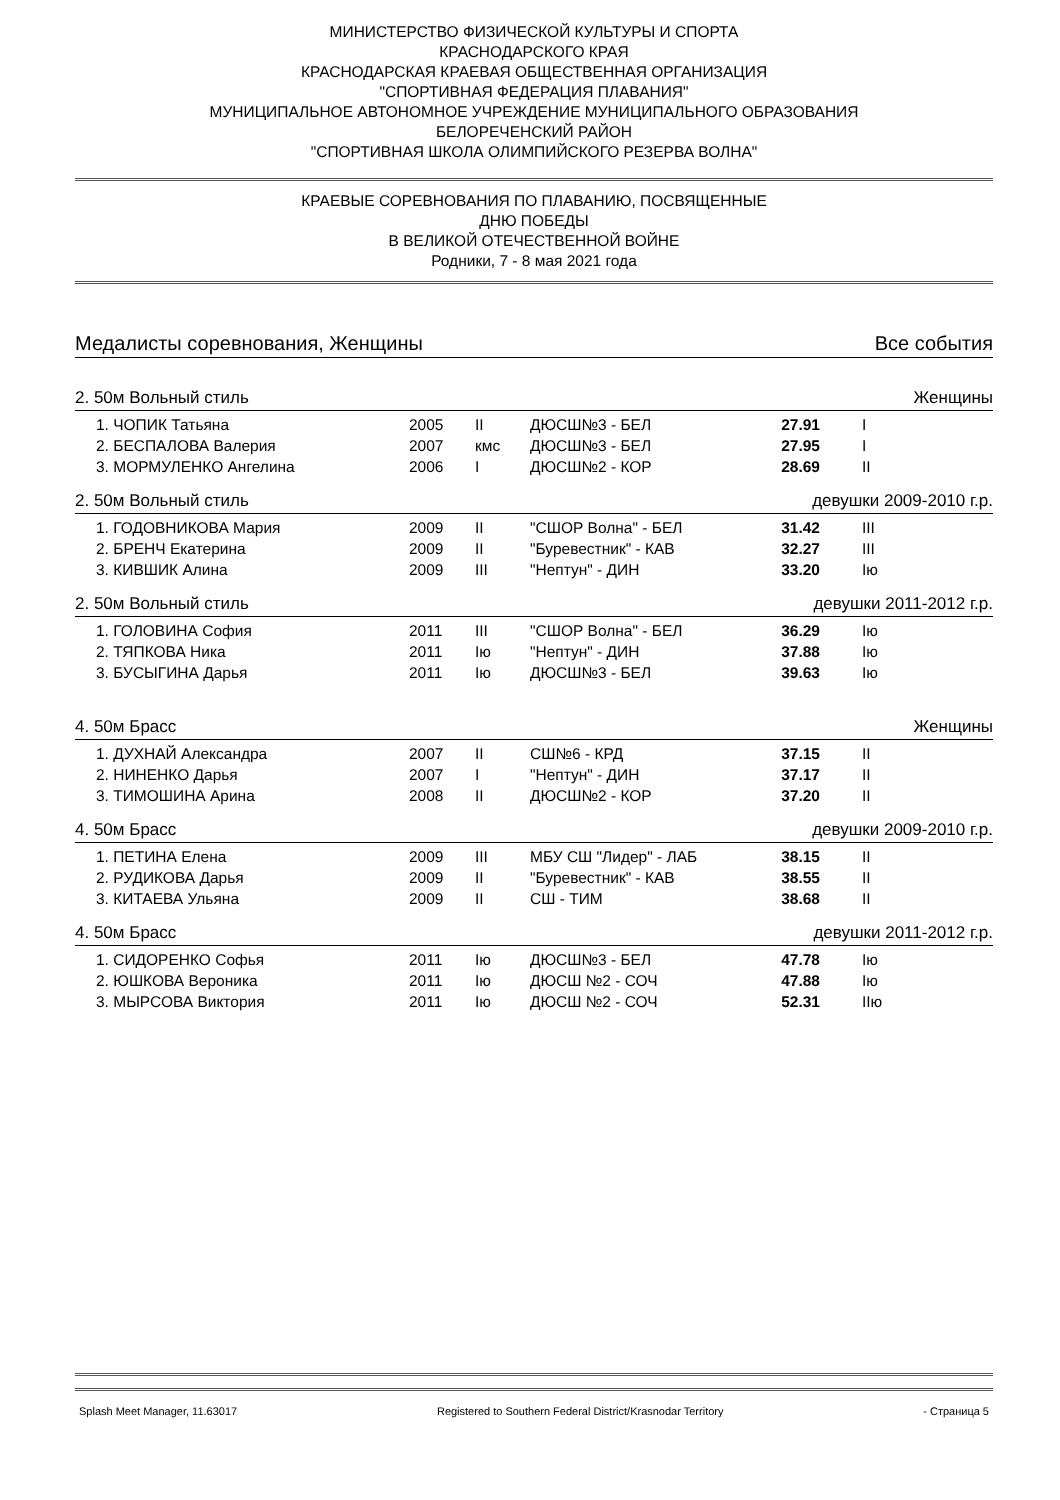МИНИСТЕРСТВО ФИЗИЧЕСКОЙ КУЛЬТУРЫ И СПОРТА
КРАСНОДАРСКОГО КРАЯ
КРАСНОДАРСКАЯ КРАЕВАЯ ОБЩЕСТВЕННАЯ ОРГАНИЗАЦИЯ
"СПОРТИВНАЯ ФЕДЕРАЦИЯ ПЛАВАНИЯ"
МУНИЦИПАЛЬНОЕ АВТОНОМНОЕ УЧРЕЖДЕНИЕ МУНИЦИПАЛЬНОГО ОБРАЗОВАНИЯ
БЕЛОРЕЧЕНСКИЙ РАЙОН
"СПОРТИВНАЯ ШКОЛА ОЛИМПИЙСКОГО РЕЗЕРВА ВОЛНА"
КРАЕВЫЕ СОРЕВНОВАНИЯ ПО ПЛАВАНИЮ, ПОСВЯЩЕННЫЕ
ДНЮ ПОБЕДЫ
В ВЕЛИКОЙ ОТЕЧЕСТВЕННОЙ ВОЙНЕ
Родники, 7 - 8 мая 2021 года
Медалисты соревнования, Женщины Все события
2. 50м Вольный стиль Женщины
| 1. ЧОПИК Татьяна | 2005 | II | ДЮСШ№3 - БЕЛ | 27.91 | I |
| 2. БЕСПАЛОВА Валерия | 2007 | кмс | ДЮСШ№3 - БЕЛ | 27.95 | I |
| 3. МОРМУЛЕНКО Ангелина | 2006 | I | ДЮСШ№2 - КОР | 28.69 | II |
2. 50м Вольный стиль девушки 2009-2010 г.р.
| 1. ГОДОВНИКОВА Мария | 2009 | II | "СШОР Волна" - БЕЛ | 31.42 | III |
| 2. БРЕНЧ Екатерина | 2009 | II | "Буревестник" - КАВ | 32.27 | III |
| 3. КИВШИК Алина | 2009 | III | "Нептун" - ДИН | 33.20 | Iю |
2. 50м Вольный стиль девушки 2011-2012 г.р.
| 1. ГОЛОВИНА София | 2011 | III | "СШОР Волна" - БЕЛ | 36.29 | Iю |
| 2. ТЯПКОВА Ника | 2011 | Iю | "Нептун" - ДИН | 37.88 | Iю |
| 3. БУСЫГИНА Дарья | 2011 | Iю | ДЮСШ№3 - БЕЛ | 39.63 | Iю |
4. 50м Брасс Женщины
| 1. ДУХНАЙ Александра | 2007 | II | СШ№6 - КРД | 37.15 | II |
| 2. НИНЕНКО Дарья | 2007 | I | "Нептун" - ДИН | 37.17 | II |
| 3. ТИМОШИНА Арина | 2008 | II | ДЮСШ№2 - КОР | 37.20 | II |
4. 50м Брасс девушки 2009-2010 г.р.
| 1. ПЕТИНА Елена | 2009 | III | МБУ СШ "Лидер" - ЛАБ | 38.15 | II |
| 2. РУДИКОВА Дарья | 2009 | II | "Буревестник" - КАВ | 38.55 | II |
| 3. КИТАЕВА Ульяна | 2009 | II | СШ - ТИМ | 38.68 | II |
4. 50м Брасс девушки 2011-2012 г.р.
| 1. СИДОРЕНКО Софья | 2011 | Iю | ДЮСШ№3 - БЕЛ | 47.78 | Iю |
| 2. ЮШКОВА Вероника | 2011 | Iю | ДЮСШ №2 - СОЧ | 47.88 | Iю |
| 3. МЫРСОВА Виктория | 2011 | Iю | ДЮСШ №2 - СОЧ | 52.31 | IIю |
Splash Meet Manager, 11.63017 Registered to Southern Federal District/Krasnodar Territory - Страница 5